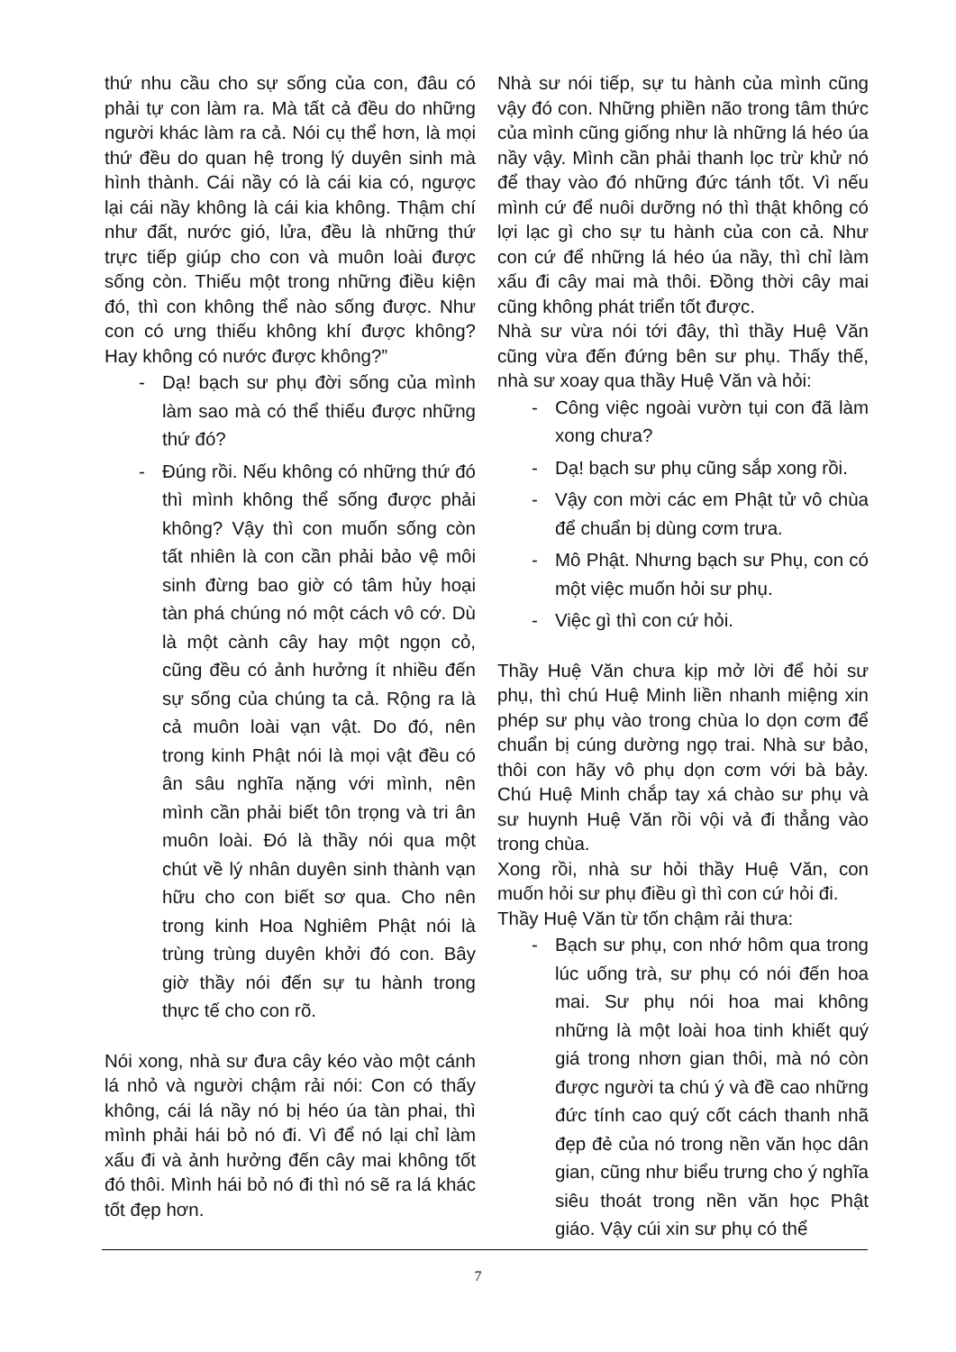thứ nhu cầu cho sự sống của con, đâu có phải tự con làm ra. Mà tất cả đều do những người khác làm ra cả. Nói cụ thể hơn, là mọi thứ đều do quan hệ trong lý duyên sinh mà hình thành. Cái nầy có là cái kia có, ngược lại cái nầy không là cái kia không. Thậm chí như đất, nước gió, lửa, đều là những thứ trực tiếp giúp cho con và muôn loài được sống còn. Thiếu một trong những điều kiện đó, thì con không thể nào sống được. Như con có ưng thiếu không khí được không? Hay không có nước được không?”
- Dạ! bạch sư phụ đời sống của mình làm sao mà có thể thiếu được những thứ đó?
- Đúng rồi. Nếu không có những thứ đó thì mình không thể sống được phải không? Vậy thì con muốn sống còn tất nhiên là con cần phải bảo vệ môi sinh đừng bao giờ có tâm hủy hoại tàn phá chúng nó một cách vô cớ. Dù là một cành cây hay một ngọn cỏ, cũng đều có ảnh hưởng ít nhiều đến sự sống của chúng ta cả. Rộng ra là cả muôn loài vạn vật. Do đó, nên trong kinh Phật nói là mọi vật đều có ân sâu nghĩa nặng với mình, nên mình cần phải biết tôn trọng và tri ân muôn loài. Đó là thầy nói qua một chút về lý nhân duyên sinh thành vạn hữu cho con biết sơ qua. Cho nên trong kinh Hoa Nghiêm Phật nói là trùng trùng duyên khởi đó con. Bây giờ thầy nói đến sự tu hành trong thực tế cho con rõ.
Nói xong, nhà sư đưa cây kéo vào một cánh lá nhỏ và người chậm rải nói: Con có thấy không, cái lá nầy nó bị héo úa tàn phai, thì mình phải hái bỏ nó đi. Vì để nó lại chỉ làm xấu đi và ảnh hưởng đến cây mai không tốt đó thôi. Mình hái bỏ nó đi thì nó sẽ ra lá khác tốt đẹp hơn.
Nhà sư nói tiếp, sự tu hành của mình cũng vậy đó con. Những phiền não trong tâm thức của mình cũng giống như là những lá héo úa nầy vậy. Mình cần phải thanh lọc trừ khử nó để thay vào đó những đức tánh tốt. Vì nếu mình cứ để nuôi dưỡng nó thì thật không có lợi lạc gì cho sự tu hành của con cả. Như con cứ để những lá héo úa nầy, thì chỉ làm xấu đi cây mai mà thôi. Đồng thời cây mai cũng không phát triển tốt được.
Nhà sư vừa nói tới đây, thì thầy Huệ Văn cũng vừa đến đứng bên sư phụ. Thấy thế, nhà sư xoay qua thầy Huệ Văn và hỏi:
- Công việc ngoài vườn tụi con đã làm xong chưa?
- Dạ! bạch sư phụ cũng sắp xong rồi.
- Vậy con mời các em Phật tử vô chùa để chuẩn bị dùng cơm trưa.
- Mô Phật. Nhưng bạch sư Phụ, con có một việc muốn hỏi sư phụ.
- Việc gì thì con cứ hỏi.
Thầy Huệ Văn chưa kịp mở lời để hỏi sư phụ, thì chú Huệ Minh liền nhanh miệng xin phép sư phụ vào trong chùa lo dọn cơm để chuẩn bị cúng dường ngọ trai. Nhà sư bảo, thôi con hãy vô phụ dọn cơm với bà bảy. Chú Huệ Minh chắp tay xá chào sư phụ và sư huynh Huệ Văn rồi vội vả đi thẳng vào trong chùa.
Xong rồi, nhà sư hỏi thầy Huệ Văn, con muốn hỏi sư phụ điều gì thì con cứ hỏi đi.
Thầy Huệ Văn từ tốn chậm rải thưa:
- Bạch sư phụ, con nhớ hôm qua trong lúc uống trà, sư phụ có nói đến hoa mai. Sư phụ nói hoa mai không những là một loài hoa tinh khiết quý giá trong nhơn gian thôi, mà nó còn được người ta chú ý và đề cao những đức tính cao quý cốt cách thanh nhã đẹp đẻ của nó trong nền văn học dân gian, cũng như biểu trưng cho ý nghĩa siêu thoát trong nền văn học Phật giáo. Vậy cúi xin sư phụ có thể
7